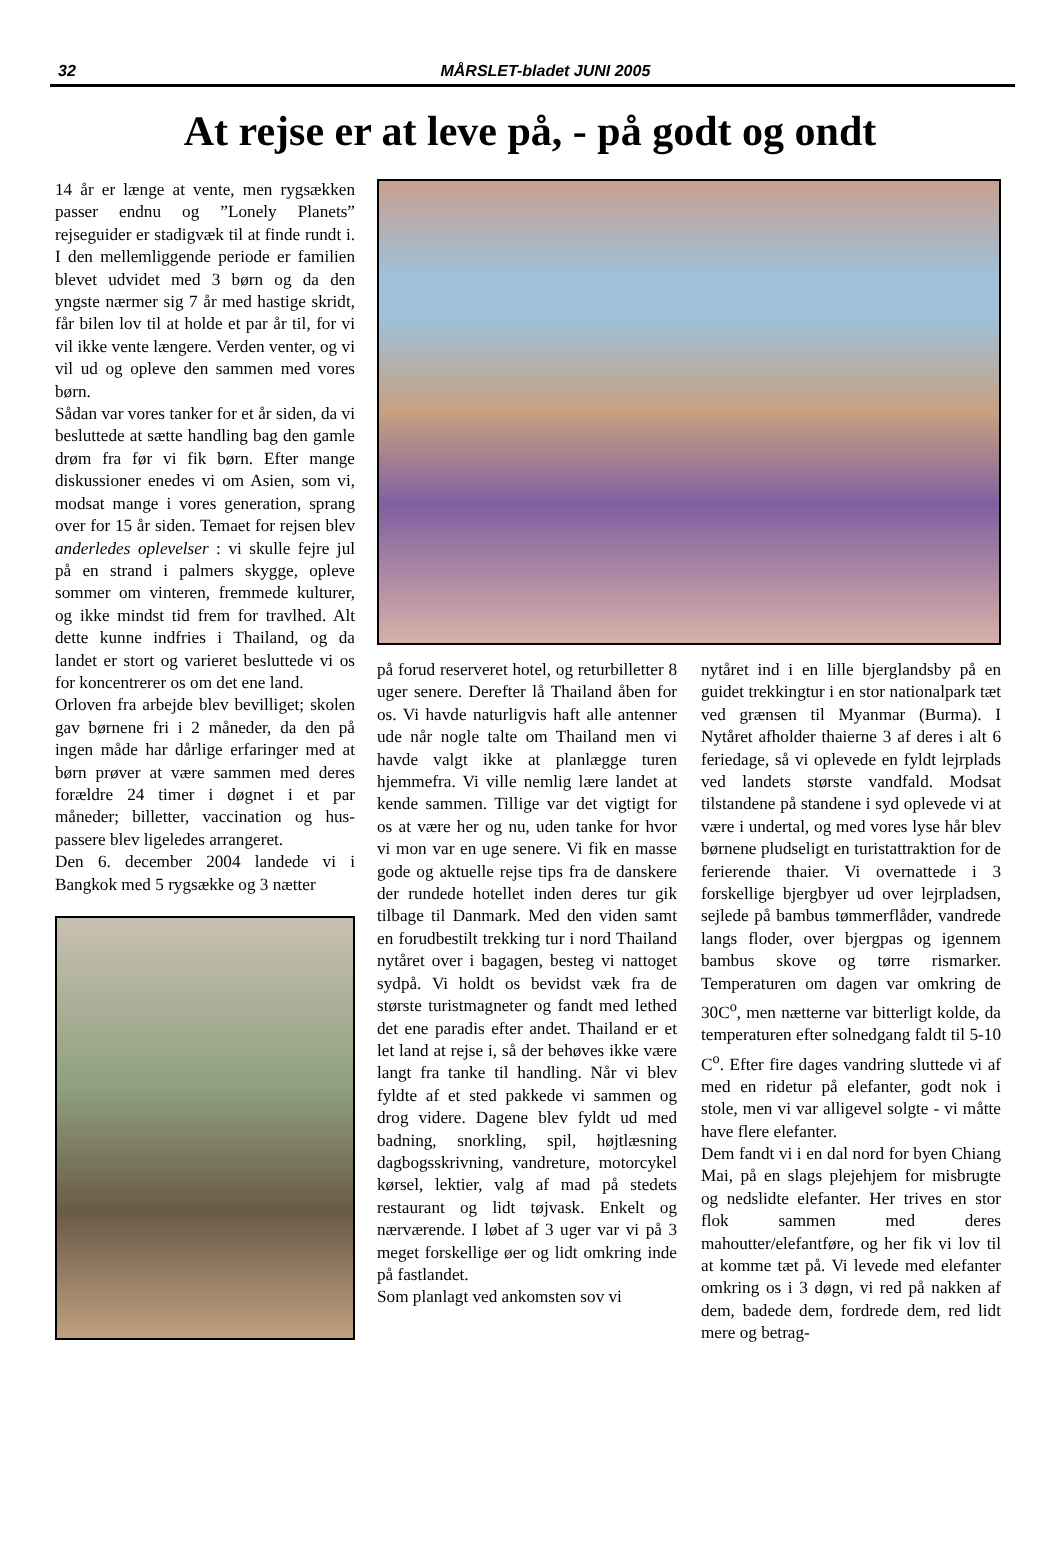32
MÅRSLET-bladet JUNI 2005
At rejse er at leve på, - på godt og ondt
14 år er længe at vente, men rygsækken passer endnu og ”Lonely Planets” rejseguider er stadigvæk til at finde rundt i. I den mellemliggende periode er familien blevet udvidet med 3 børn og da den yngste nærmer sig 7 år med hastige skridt, får bilen lov til at holde et par år til, for vi vil ikke vente længere. Verden venter, og vi vil ud og opleve den sammen med vores børn.
Sådan var vores tanker for et år siden, da vi besluttede at sætte handling bag den gamle drøm fra før vi fik børn. Efter mange diskussioner enedes vi om Asien, som vi, modsat mange i vores generation, sprang over for 15 år siden. Temaet for rejsen blev anderledes oplevelser : vi skulle fejre jul på en strand i palmers skygge, opleve sommer om vinteren, fremmede kulturer, og ikke mindst tid frem for travlhed. Alt dette kunne indfries i Thailand, og da landet er stort og varieret besluttede vi os for koncentrerer os om det ene land.
Orloven fra arbejde blev bevilliget; skolen gav børnene fri i 2 måneder, da den på ingen måde har dårlige erfaringer med at børn prøver at være sammen med deres forældre 24 timer i døgnet i et par måneder; billetter, vaccination og hus-passere blev ligeledes arrangeret.
Den 6. december 2004 landede vi i Bangkok med 5 rygsække og 3 nætter
på forud reserveret hotel, og returbilletter 8 uger senere. Derefter lå Thailand åben for os. Vi havde naturligvis haft alle antenner ude når nogle talte om Thailand men vi havde valgt ikke at planlægge turen hjemmefra. Vi ville nemlig lære landet at kende sammen. Tillige var det vigtigt for os at være her og nu, uden tanke for hvor vi mon var en uge senere. Vi fik en masse gode og aktuelle rejse tips fra de danskere der rundede hotellet inden deres tur gik tilbage til Danmark. Med den viden samt en forudbestilt trekking tur i nord Thailand nytåret over i bagagen, besteg vi nattoget sydpå. Vi holdt os bevidst væk fra de største turistmagneter og fandt med lethed det ene paradis efter andet. Thailand er et let land at rejse i, så der behøves ikke være langt fra tanke til handling. Når vi blev fyldte af et sted pakkede vi sammen og drog videre. Dagene blev fyldt ud med badning, snorkling, spil, højtlæsning dagbogsskrivning, vandreture, motorcykel kørsel, lektier, valg af mad på stedets restaurant og lidt tøjvask. Enkelt og nærværende. I løbet af 3 uger var vi på 3 meget forskellige øer og lidt omkring inde på fastlandet.
Som planlagt ved ankomsten sov vi
nytåret ind i en lille bjerglandsby på en guidet trekkingtur i en stor nationalpark tæt ved grænsen til Myanmar (Burma). I Nytåret afholder thaierne 3 af deres i alt 6 feriedage, så vi oplevede en fyldt lejrplads ved landets største vandfald. Modsat tilstandene på standene i syd oplevede vi at være i undertal, og med vores lyse hår blev børnene pludseligt en turistattraktion for de ferierende thaier. Vi overnattede i 3 forskellige bjergbyer ud over lejrpladsen, sejlede på bambus tømmerflåder, vandrede langs floder, over bjergpas og igennem bambus skove og tørre rismarker. Temperaturen om dagen var omkring de 30C<sup>o</sup>, men nætterne var bitterligt kolde, da temperaturen efter solnedgang faldt til 5-10 C<sup>o</sup>. Efter fire dages vandring sluttede vi af med en ridetur på elefanter, godt nok i stole, men vi var alligevel solgte - vi måtte have flere elefanter.
Dem fandt vi i en dal nord for byen Chiang Mai, på en slags plejehjem for misbrugte og nedslidte elefanter. Her trives en stor flok sammen med deres mahoutter/elefantføre, og her fik vi lov til at komme tæt på. Vi levede med elefanter omkring os i 3 døgn, vi red på nakken af dem, badede dem, fordrede dem, red lidt mere og betrag-